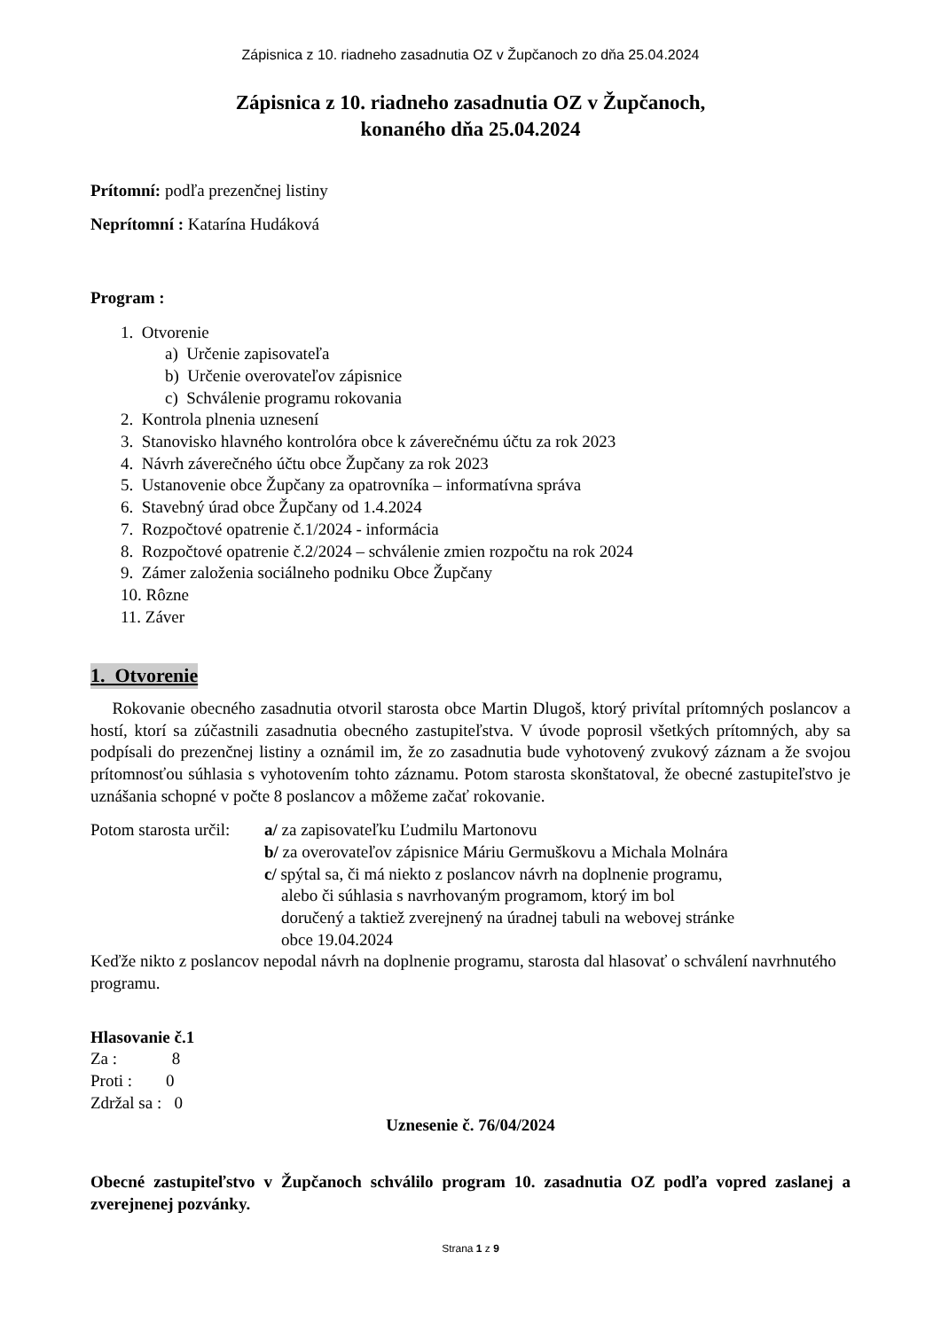Zápisnica z 10. riadneho zasadnutia OZ v Župčanoch zo dňa 25.04.2024
Zápisnica z 10. riadneho zasadnutia OZ v Župčanoch,
konaného dňa 25.04.2024
Prítomní: podľa prezenčnej listiny
Neprítomní : Katarína Hudáková
Program :
1. Otvorenie
a) Určenie zapisovateľa
b) Určenie overovateľov zápisnice
c) Schválenie programu rokovania
2. Kontrola plnenia uznesení
3. Stanovisko hlavného kontrolóra obce k záverečnému účtu za rok 2023
4. Návrh záverečného účtu obce Župčany za rok 2023
5. Ustanovenie obce Župčany za opatrovníka – informatívna správa
6. Stavebný úrad obce Župčany od 1.4.2024
7. Rozpočtové opatrenie č.1/2024 - informácia
8. Rozpočtové opatrenie č.2/2024 – schválenie zmien rozpočtu na rok 2024
9. Zámer založenia sociálneho podniku Obce Župčany
10. Rôzne
11. Záver
1. Otvorenie
Rokovanie obecného zasadnutia otvoril starosta obce Martin Dlugoš, ktorý privítal prítomných poslancov a hostí, ktorí sa zúčastnili zasadnutia obecného zastupiteľstva. V úvode poprosil všetkých prítomných, aby sa podpísali do prezenčnej listiny a oznámil im, že zo zasadnutia bude vyhotovený zvukový záznam a že svojou prítomnosťou súhlasia s vyhotovením tohto záznamu. Potom starosta skonštatoval, že obecné zastupiteľstvo je uznášania schopné v počte 8 poslancov a môžeme začať rokovanie.
Potom starosta určil:
a/ za zapisovateľku Ľudmilu Martonovu
b/ za overovateľov zápisnice Máriu Germuškovu a Michala Molnára
c/ spýtal sa, či má niekto z poslancov návrh na doplnenie programu,
alebo či súhlasia s navrhovaným programom, ktorý im bol
doručený a taktiež zverejnený na úradnej tabuli na webovej stránke
obce 19.04.2024
Keďže nikto z poslancov nepodal návrh na doplnenie programu, starosta dal hlasovať o schválení navrhnutého programu.
Hlasovanie č.1
Za : 8
Proti : 0
Zdržal sa : 0
Uznesenie č. 76/04/2024
Obecné zastupiteľstvo v Župčanoch schválilo program 10. zasadnutia OZ podľa vopred zaslanej a zverejnenej pozvánky.
Strana 1 z 9